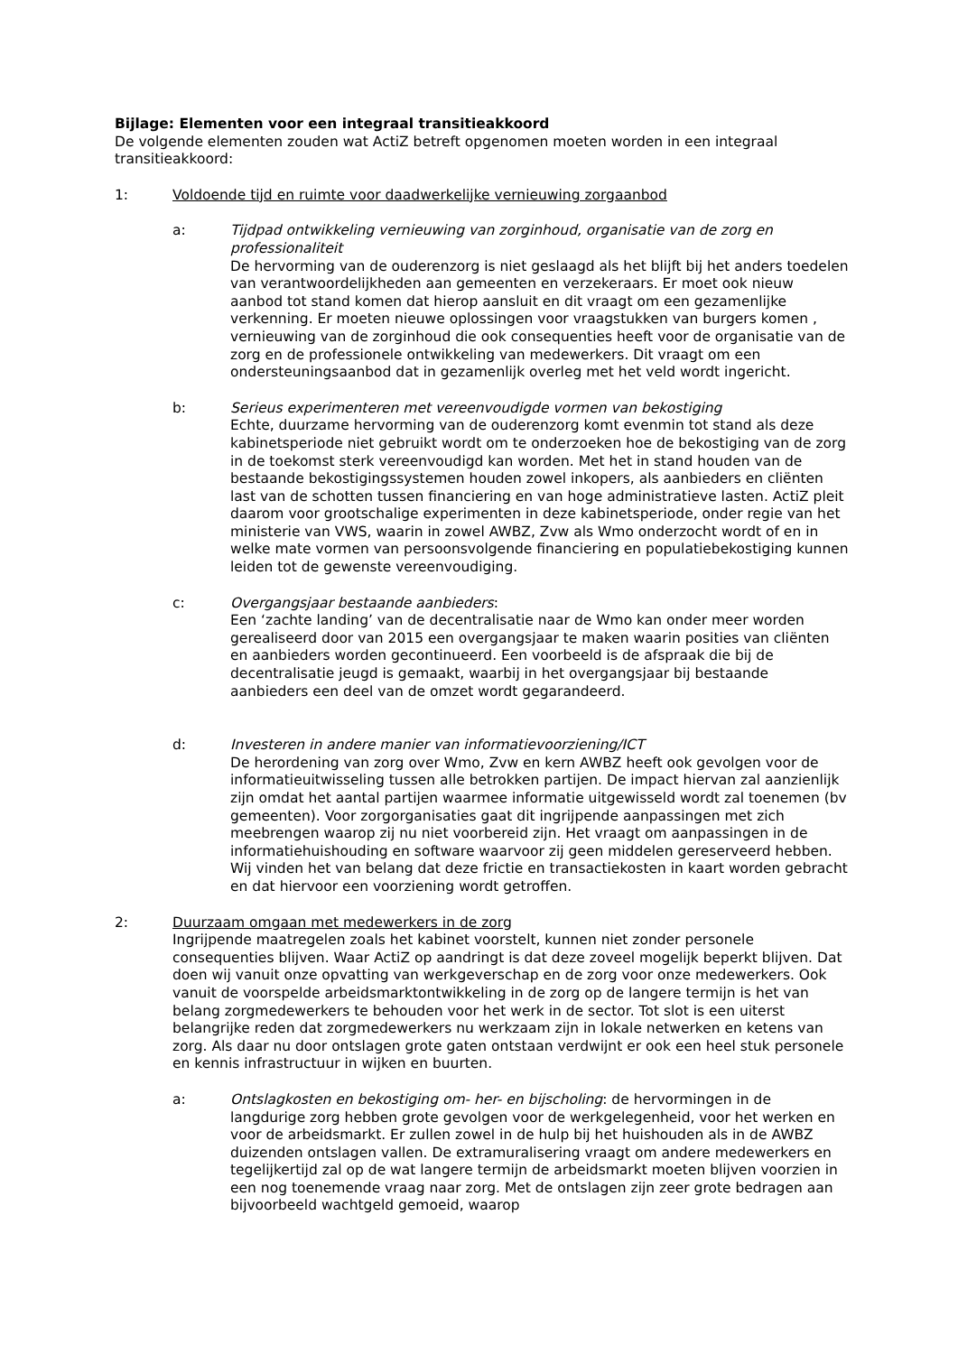Bijlage: Elementen voor een integraal transitieakkoord
De volgende elementen zouden wat ActiZ betreft opgenomen moeten worden in een integraal transitieakkoord:
1: Voldoende tijd en ruimte voor daadwerkelijke vernieuwing zorgaanbod
a: Tijdpad ontwikkeling vernieuwing van zorginhoud, organisatie van de zorg en professionaliteit
De hervorming van de ouderenzorg is niet geslaagd als het blijft bij het anders toedelen van verantwoordelijkheden aan gemeenten en verzekeraars. Er moet ook nieuw aanbod tot stand komen dat hierop aansluit en dit vraagt om een gezamenlijke verkenning. Er moeten nieuwe oplossingen voor vraagstukken van burgers komen , vernieuwing van de zorginhoud die ook consequenties heeft voor de organisatie van de zorg en de professionele ontwikkeling van medewerkers. Dit vraagt om een ondersteuningsaanbod dat in gezamenlijk overleg met het veld wordt ingericht.
b: Serieus experimenteren met vereenvoudigde vormen van bekostiging
Echte, duurzame hervorming van de ouderenzorg komt evenmin tot stand als deze kabinetsperiode niet gebruikt wordt om te onderzoeken hoe de bekostiging van de zorg in de toekomst sterk vereenvoudigd kan worden. Met het in stand houden van de bestaande bekostigingssystemen houden zowel inkopers, als aanbieders en cliënten last van de schotten tussen financiering en van hoge administratieve lasten. ActiZ pleit daarom voor grootschalige experimenten in deze kabinetsperiode, onder regie van het ministerie van VWS, waarin in zowel AWBZ, Zvw als Wmo onderzocht wordt of en in welke mate vormen van persoonsvolgende financiering en populatiebekostiging kunnen leiden tot de gewenste vereenvoudiging.
c: Overgangsjaar bestaande aanbieders:
Een ‘zachte landing’ van de decentralisatie naar de Wmo kan onder meer worden gerealiseerd door van 2015 een overgangsjaar te maken waarin posities van cliënten en aanbieders worden gecontinueerd. Een voorbeeld is de afspraak die bij de decentralisatie jeugd is gemaakt, waarbij in het overgangsjaar bij bestaande aanbieders een deel van de omzet wordt gegarandeerd.
d: Investeren in andere manier van informatievoorziening/ICT
De herordening van zorg over Wmo, Zvw en kern AWBZ heeft ook gevolgen voor de informatieuitwisseling tussen alle betrokken partijen. De impact hiervan zal aanzienlijk zijn omdat het aantal partijen waarmee informatie uitgewisseld wordt zal toenemen (bv gemeenten). Voor zorgorganisaties gaat dit ingrijpende aanpassingen met zich meebrengen waarop zij nu niet voorbereid zijn. Het vraagt om aanpassingen in de informatiehuishouding en software waarvoor zij geen middelen gereserveerd hebben. Wij vinden het van belang dat deze frictie en transactiekosten in kaart worden gebracht en dat hiervoor een voorziening wordt getroffen.
2: Duurzaam omgaan met medewerkers in de zorg
Ingrijpende maatregelen zoals het kabinet voorstelt, kunnen niet zonder personele consequenties blijven. Waar ActiZ op aandringt is dat deze zoveel mogelijk beperkt blijven. Dat doen wij vanuit onze opvatting van werkgeverschap en de zorg voor onze medewerkers. Ook vanuit de voorspelde arbeidsmarktontwikkeling in de zorg op de langere termijn is het van belang zorgmedewerkers te behouden voor het werk in de sector. Tot slot is een uiterst belangrijke reden dat zorgmedewerkers nu werkzaam zijn in lokale netwerken en ketens van zorg. Als daar nu door ontslagen grote gaten ontstaan verdwijnt er ook een heel stuk personele en kennis infrastructuur in wijken en buurten.
a: Ontslagkosten en bekostiging om- her- en bijscholing: de hervormingen in de langdurige zorg hebben grote gevolgen voor de werkgelegenheid, voor het werken en voor de arbeidsmarkt. Er zullen zowel in de hulp bij het huishouden als in de AWBZ duizenden ontslagen vallen. De extramuralisering vraagt om andere medewerkers en tegelijkertijd zal op de wat langere termijn de arbeidsmarkt moeten blijven voorzien in een nog toenemende vraag naar zorg. Met de ontslagen zijn zeer grote bedragen aan bijvoorbeeld wachtgeld gemoeid, waarop